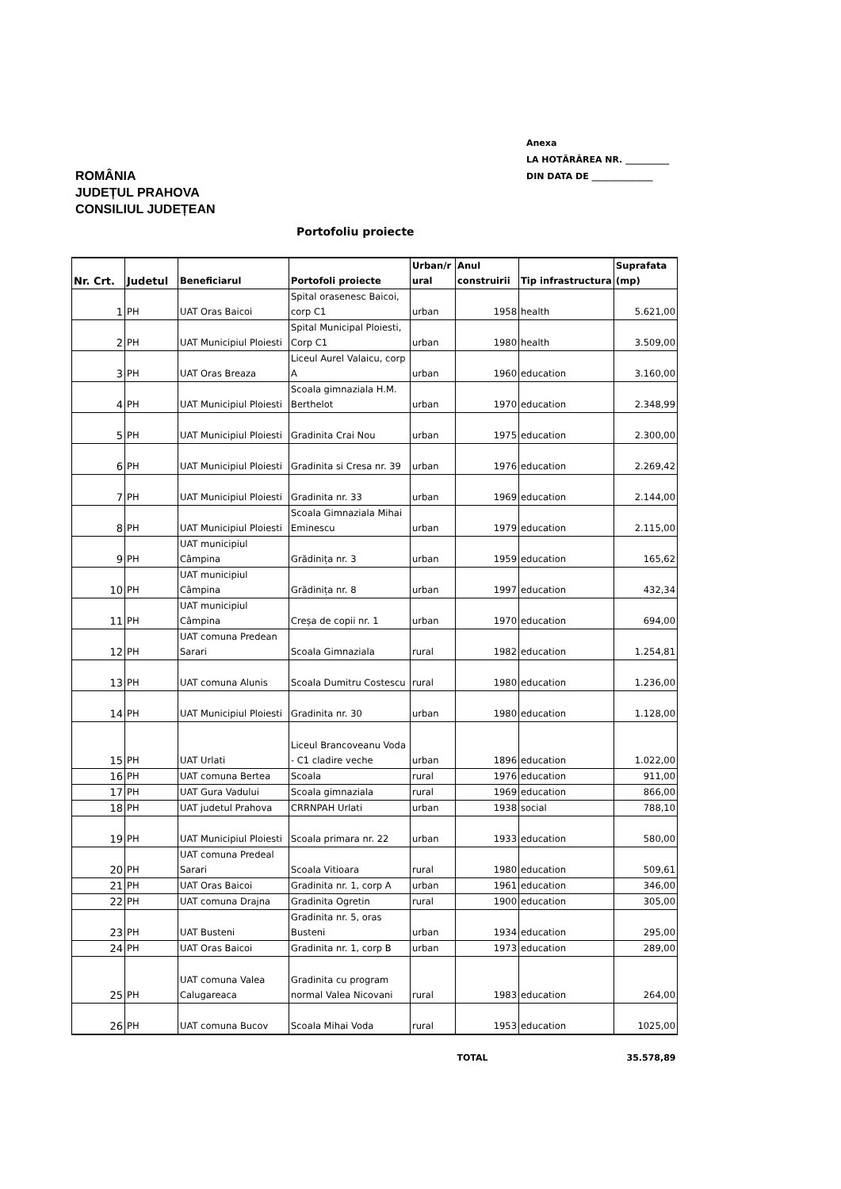Anexa
LA HOTĂRÂREA NR. __________
DIN DATA DE ______________
ROMÂNIA
JUDEȚUL PRAHOVA
CONSILIUL JUDEȚEAN
Portofoliu proiecte
| Nr. Crt. | Judetul | Beneficiarul | Portofoli proiecte | Urban/r ural | Anul construirii | Tip infrastructura | Suprafata (mp) |
| --- | --- | --- | --- | --- | --- | --- | --- |
| 1 | PH | UAT Oras Baicoi | Spital orasenesc Baicoi, corp C1 | urban | 1958 | health | 5.621,00 |
| 2 | PH | UAT Municipiul Ploiesti | Spital Municipal Ploiesti, Corp C1 | urban | 1980 | health | 3.509,00 |
| 3 | PH | UAT Oras Breaza | Liceul Aurel Valaicu, corp A | urban | 1960 | education | 3.160,00 |
| 4 | PH | UAT Municipiul Ploiesti | Scoala gimnaziala H.M. Berthelot | urban | 1970 | education | 2.348,99 |
| 5 | PH | UAT Municipiul Ploiesti | Gradinita Crai Nou | urban | 1975 | education | 2.300,00 |
| 6 | PH | UAT Municipiul Ploiesti | Gradinita si Cresa nr. 39 | urban | 1976 | education | 2.269,42 |
| 7 | PH | UAT Municipiul Ploiesti | Gradinita nr. 33 | urban | 1969 | education | 2.144,00 |
| 8 | PH | UAT Municipiul Ploiesti | Scoala Gimnaziala Mihai Eminescu | urban | 1979 | education | 2.115,00 |
| 9 | PH | UAT municipiul Câmpina | Grădinița nr. 3 | urban | 1959 | education | 165,62 |
| 10 | PH | UAT municipiul Câmpina | Grădinița nr. 8 | urban | 1997 | education | 432,34 |
| 11 | PH | UAT municipiul Câmpina | Creșa de copii nr. 1 | urban | 1970 | education | 694,00 |
| 12 | PH | UAT comuna Predean Sarari | Scoala Gimnaziala | rural | 1982 | education | 1.254,81 |
| 13 | PH | UAT comuna Alunis | Scoala Dumitru Costescu | rural | 1980 | education | 1.236,00 |
| 14 | PH | UAT Municipiul Ploiesti | Gradinita nr. 30 | urban | 1980 | education | 1.128,00 |
| 15 | PH | UAT Urlati | Liceul Brancoveanu Voda - C1 cladire veche | urban | 1896 | education | 1.022,00 |
| 16 | PH | UAT comuna Bertea | Scoala | rural | 1976 | education | 911,00 |
| 17 | PH | UAT Gura Vadului | Scoala gimnaziala | rural | 1969 | education | 866,00 |
| 18 | PH | UAT judetul Prahova | CRRNPAH Urlati | urban | 1938 | social | 788,10 |
| 19 | PH | UAT Municipiul Ploiesti | Scoala primara nr. 22 | urban | 1933 | education | 580,00 |
| 20 | PH | UAT comuna Predeal Sarari | Scoala Vitioara | rural | 1980 | education | 509,61 |
| 21 | PH | UAT Oras Baicoi | Gradinita nr. 1, corp A | urban | 1961 | education | 346,00 |
| 22 | PH | UAT comuna Drajna | Gradinita Ogretin | rural | 1900 | education | 305,00 |
| 23 | PH | UAT Busteni | Gradinita nr. 5, oras Busteni | urban | 1934 | education | 295,00 |
| 24 | PH | UAT Oras Baicoi | Gradinita nr. 1, corp B | urban | 1973 | education | 289,00 |
| 25 | PH | UAT comuna Valea Calugareaca | Gradinita cu program normal Valea Nicovani | rural | 1983 | education | 264,00 |
| 26 | PH | UAT comuna Bucov | Scoala Mihai Voda | rural | 1953 | education | 1025,00 |
| | | | | | TOTAL | | 35.578,89 |